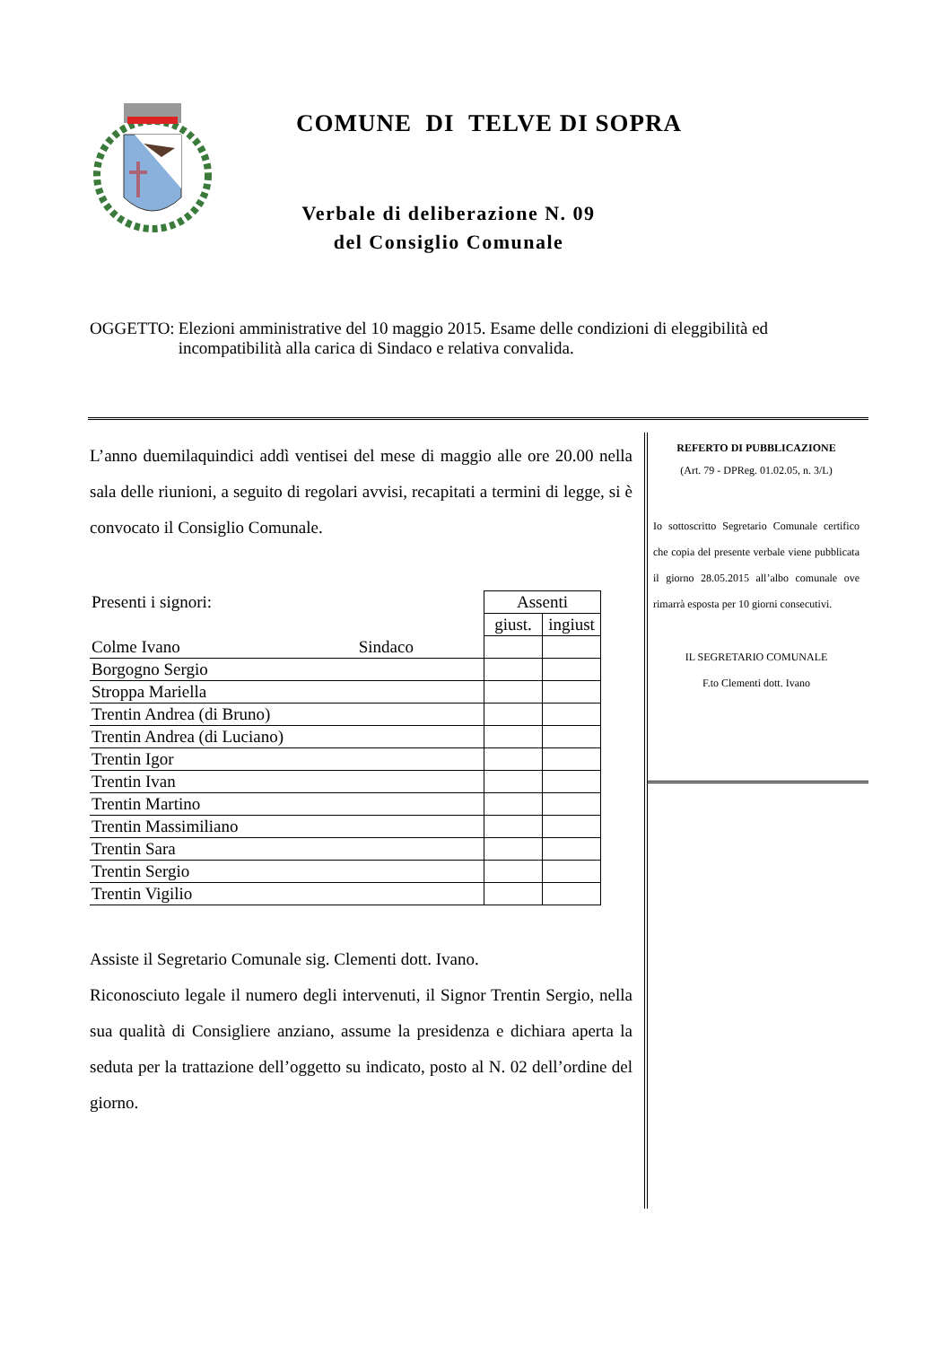COMUNE DI TELVE DI SOPRA
Verbale di deliberazione N. 09 del Consiglio Comunale
OGGETTO: Elezioni amministrative del 10 maggio 2015. Esame delle condizioni di eleggibilità ed incompatibilità alla carica di Sindaco e relativa convalida.
L’anno duemilaquindici addì ventisei del mese di maggio alle ore 20.00 nella sala delle riunioni, a seguito di regolari avvisi, recapitati a termini di legge, si è convocato il Consiglio Comunale.
| Presenti i signori: | | Assenti | |
| | | giust. | ingiust |
| Colme Ivano | Sindaco | | |
| Borgogno Sergio | | | |
| Stroppa Mariella | | | |
| Trentin Andrea (di Bruno) | | | |
| Trentin Andrea (di Luciano) | | | |
| Trentin Igor | | | |
| Trentin Ivan | | | |
| Trentin Martino | | | |
| Trentin Massimiliano | | | |
| Trentin Sara | | | |
| Trentin Sergio | | | |
| Trentin Vigilio | | | |
Assiste il Segretario Comunale sig. Clementi dott. Ivano.
Riconosciuto legale il numero degli intervenuti, il Signor Trentin Sergio, nella sua qualità di Consigliere anziano, assume la presidenza e dichiara aperta la seduta per la trattazione dell’oggetto su indicato, posto al N. 02 dell’ordine del giorno.
REFERTO DI PUBBLICAZIONE
(Art. 79 - DPReg. 01.02.05, n. 3/L)
Io sottoscritto Segretario Comunale certifico che copia del presente verbale viene pubblicata il giorno 28.05.2015 all’albo comunale ove rimarrà esposta per 10 giorni consecutivi.
IL SEGRETARIO COMUNALE
F.to Clementi dott. Ivano